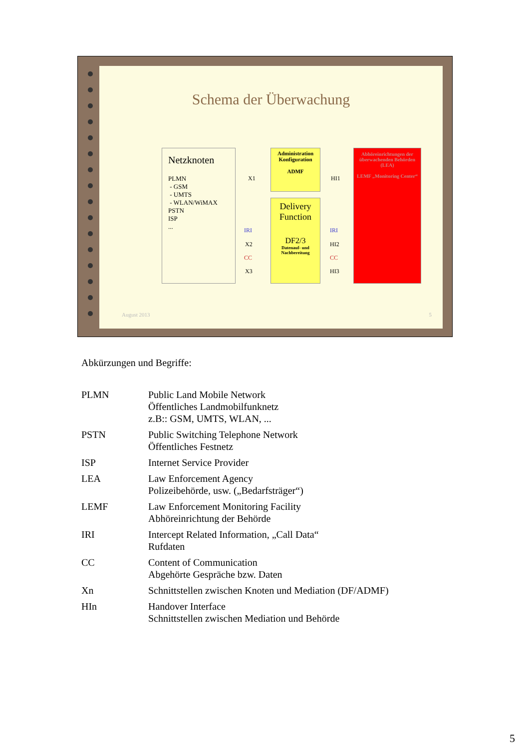Schema der Überwachung
Netzknoten
PLMN
- GSM
- UMTS
- WLAN/WiMAX
PSTN
ISP
...
X1
IRI
X2
CC
X3
Administration Konfiguration
ADMF
Delivery Function
DF2/3
Datenauf- und Nachbereitung
HI1
IRI
HI2
CC
HI3
Abhöreinrichtungen der überwachenden Behörden (LEA)
LEMF „Monitoring Center“
August 2013 5
Abkürzungen und Begriffe:
| PLMN | Public Land Mobile Network Öffentliches Landmobilfunknetz z.B:: GSM, UMTS, WLAN, ... |
| PSTN | Public Switching Telephone Network Öffentliches Festnetz |
| ISP | Internet Service Provider |
| LEA | Law Enforcement Agency Polizeibehörde, usw. („Bedarfsträger“) |
| LEMF | Law Enforcement Monitoring Facility Abhöreinrichtung der Behörde |
| IRI | Intercept Related Information, „Call Data“ Rufdaten |
| CC | Content of Communication Abgehörte Gespräche bzw. Daten |
| Xn | Schnittstellen zwischen Knoten und Mediation (DF/ADMF) |
| HIn | Handover Interface Schnittstellen zwischen Mediation und Behörde |
5